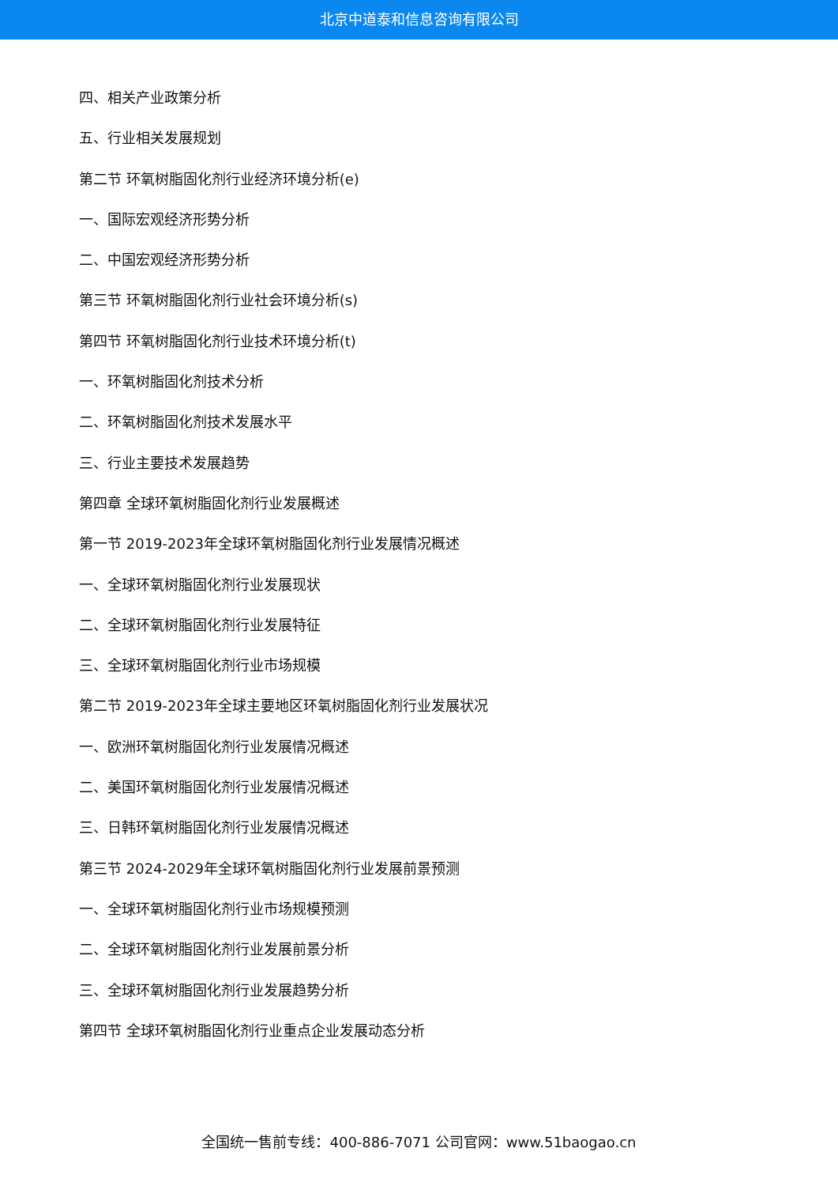北京中道泰和信息咨询有限公司
四、相关产业政策分析
五、行业相关发展规划
第二节 环氧树脂固化剂行业经济环境分析(e)
一、国际宏观经济形势分析
二、中国宏观经济形势分析
第三节 环氧树脂固化剂行业社会环境分析(s)
第四节 环氧树脂固化剂行业技术环境分析(t)
一、环氧树脂固化剂技术分析
二、环氧树脂固化剂技术发展水平
三、行业主要技术发展趋势
第四章 全球环氧树脂固化剂行业发展概述
第一节 2019-2023年全球环氧树脂固化剂行业发展情况概述
一、全球环氧树脂固化剂行业发展现状
二、全球环氧树脂固化剂行业发展特征
三、全球环氧树脂固化剂行业市场规模
第二节 2019-2023年全球主要地区环氧树脂固化剂行业发展状况
一、欧洲环氧树脂固化剂行业发展情况概述
二、美国环氧树脂固化剂行业发展情况概述
三、日韩环氧树脂固化剂行业发展情况概述
第三节 2024-2029年全球环氧树脂固化剂行业发展前景预测
一、全球环氧树脂固化剂行业市场规模预测
二、全球环氧树脂固化剂行业发展前景分析
三、全球环氧树脂固化剂行业发展趋势分析
第四节 全球环氧树脂固化剂行业重点企业发展动态分析
全国统一售前专线：400-886-7071 公司官网：www.51baogao.cn